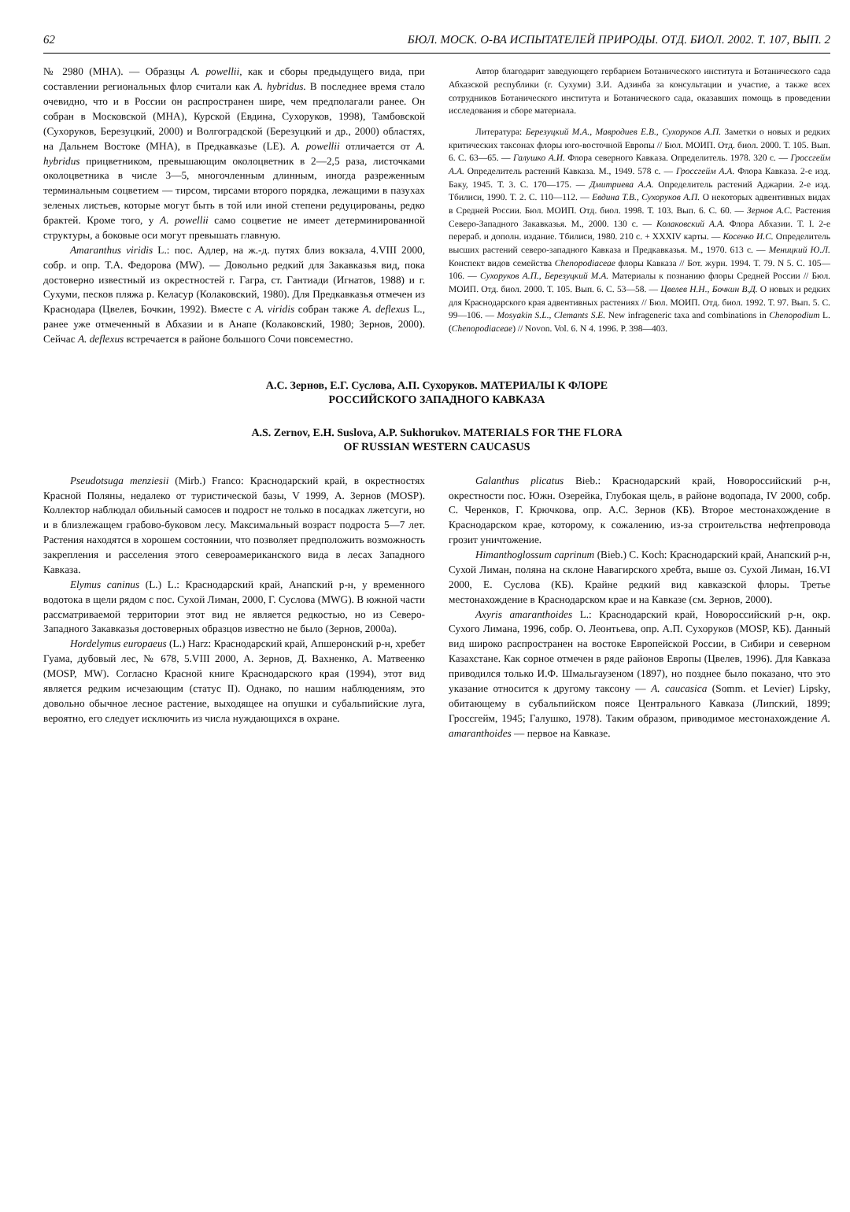62 БЮЛ. МОСК. О-ВА ИСПЫТАТЕЛЕЙ ПРИРОДЫ. ОТД. БИОЛ. 2002. Т. 107, ВЫП. 2
№ 2980 (MHA). — Образцы A. powellii, как и сборы предыдущего вида, при составлении региональных флор считали как A. hybridus. В последнее время стало очевидно, что и в России он распространен шире, чем предполагали ранее. Он собран в Московской (MHA), Курской (Евдина, Сухоруков, 1998), Тамбовской (Сухоруков, Березуцкий, 2000) и Волгоградской (Березуцкий и др., 2000) областях, на Дальнем Востоке (MHA), в Предкавказье (LE). A. powellii отличается от A. hybridus прицветником, превышающим околоцветник в 2—2,5 раза, листочками околоцветника в числе 3—5, многочленным длинным, иногда разреженным терминальным соцветием — тирсом, тирсами второго порядка, лежащими в пазухах зеленых листьев, которые могут быть в той или иной степени редуцированы, редко брактей. Кроме того, у A. powellii само соцветие не имеет детерминированной структуры, а боковые оси могут превышать главную.
Amaranthus viridis L.: пос. Адлер, на ж.-д. путях близ вокзала, 4.VIII 2000, собр. и опр. Т.А. Федорова (MW). — Довольно редкий для Закавказья вид, пока достоверно известный из окрестностей г. Гагра, ст. Гантиади (Игнатов, 1988) и г. Сухуми, песков пляжа р. Келасур (Колаковский, 1980). Для Предкавказья отмечен из Краснодара (Цвелев, Бочкин, 1992). Вместе с A. viridis собран также A. deflexus L., ранее уже отмеченный в Абхазии и в Анапе (Колаковский, 1980; Зернов, 2000). Сейчас A. deflexus встречается в районе большого Сочи повсеместно.
Автор благодарит заведующего гербарием Ботанического института и Ботанического сада Абхазской республики (г. Сухуми) З.И. Адзинба за консультации и участие, а также всех сотрудников Ботанического института и Ботанического сада, оказавших помощь в проведении исследования и сборе материала.
Литература: Березуцкий М.А., Мавродиев Е.В., Сухоруков А.П. Заметки о новых и редких критических таксонах флоры юго-восточной Европы // Бюл. МОИП. Отд. биол. 2000. Т. 105. Вып. 6. С. 63—65. — Галушко А.И. Флора северного Кавказа. Определитель. 1978. 320 с. — Гроссгейм А.А. Определитель растений Кавказа. М., 1949. 578 с. — Гроссгейм А.А. Флора Кавказа. 2-е изд. Баку, 1945. Т. 3. С. 170—175. — Дмитриева А.А. Определитель растений Аджарии. 2-е изд. Тбилиси, 1990. Т. 2. С. 110—112. — Евдина Т.В., Сухоруков А.П. О некоторых адвентивных видах в Средней России. Бюл. МОИП. Отд. биол. 1998. Т. 103. Вып. 6. С. 60. — Зернов А.С. Растения Северо-Западного Закавказья. М., 2000. 130 с. — Колаковский А.А. Флора Абхазии. Т. I. 2-е перераб. и дополн. издание. Тбилиси, 1980. 210 с. + XXXIV карты. — Косенко И.С. Определитель высших растений северо-западного Кавказа и Предкавказья. М., 1970. 613 с. — Меницкий Ю.Л. Конспект видов семейства Chenopodiaceae флоры Кавказа // Бот. журн. 1994. Т. 79. N 5. С. 105—106. — Сухоруков А.П., Березуцкий М.А. Материалы к познанию флоры Средней России // Бюл. МОИП. Отд. биол. 2000. Т. 105. Вып. 6. С. 53—58. — Цвелев Н.Н., Бочкин В.Д. О новых и редких для Краснодарского края адвентивных растениях // Бюл. МОИП. Отд. биол. 1992. Т. 97. Вып. 5. С. 99—106. — Mosyakin S.L., Clemants S.E. New infrageneric taxa and combinations in Chenopodium L. (Chenopodiaceae) // Novon. Vol. 6. N 4. 1996. P. 398—403.
А.С. Зернов, Е.Г. Суслова, А.П. Сухоруков. МАТЕРИАЛЫ К ФЛОРЕ
РОССИЙСКОГО ЗАПАДНОГО КАВКАЗА
A.S. Zernov, E.H. Suslova, A.P. Sukhorukov. MATERIALS FOR THE FLORA
OF RUSSIAN WESTERN CAUCASUS
Pseudotsuga menziesii (Mirb.) Franco: Краснодарский край, в окрестностях Красной Поляны, недалеко от туристической базы, V 1999, А. Зернов (MOSP). Коллектор наблюдал обильный самосев и подрост не только в посадках лжетсуги, но и в близлежащем грабово-буковом лесу. Максимальный возраст подроста 5—7 лет. Растения находятся в хорошем состоянии, что позволяет предположить возможность закрепления и расселения этого североамериканского вида в лесах Западного Кавказа.
Elymus caninus (L.) L.: Краснодарский край, Анапский р-н, у временного водотока в щели рядом с пос. Сухой Лиман, 2000, Г. Суслова (MWG). В южной части рассматриваемой территории этот вид не является редкостью, но из Северо-Западного Закавказья достоверных образцов известно не было (Зернов, 2000а).
Hordelymus europaeus (L.) Harz: Краснодарский край, Апшеронский р-н, хребет Гуама, дубовый лес, № 678, 5.VIII 2000, А. Зернов, Д. Вахненко, А. Матвеенко (MOSP, MW). Согласно Красной книге Краснодарского края (1994), этот вид является редким исчезающим (статус II). Однако, по нашим наблюдениям, это довольно обычное лесное растение, выходящее на опушки и субальпийские луга, вероятно, его следует исключить из числа нуждающихся в охране.
Galanthus plicatus Bieb.: Краснодарский край, Новороссийский р-н, окрестности пос. Южн. Озерейка, Глубокая щель, в районе водопада, IV 2000, собр. С. Черенков, Г. Крючкова, опр. А.С. Зернов (КБ). Второе местонахождение в Краснодарском крае, которому, к сожалению, из-за строительства нефтепровода грозит уничтожение.
Himanthoglossum caprinum (Bieb.) C. Koch: Краснодарский край, Анапский р-н, Сухой Лиман, поляна на склоне Навагирского хребта, выше оз. Сухой Лиман, 16.VI 2000, Е. Суслова (КБ). Крайне редкий вид кавказской флоры. Третье местонахождение в Краснодарском крае и на Кавказе (см. Зернов, 2000).
Axyris amaranthoides L.: Краснодарский край, Новороссийский р-н, окр. Сухого Лимана, 1996, собр. О. Леонтьева, опр. А.П. Сухоруков (MOSP, КБ). Данный вид широко распространен на востоке Европейской России, в Сибири и северном Казахстане. Как сорное отмечен в ряде районов Европы (Цвелев, 1996). Для Кавказа приводился только И.Ф. Шмальгаузеном (1897), но позднее было показано, что это указание относится к другому таксону — A. caucasica (Somm. et Levier) Lipsky, обитающему в субальпийском поясе Центрального Кавказа (Липский, 1899; Гроссгейм, 1945; Галушко, 1978). Таким образом, приводимое местонахождение A. amaranthoides — первое на Кавказе.